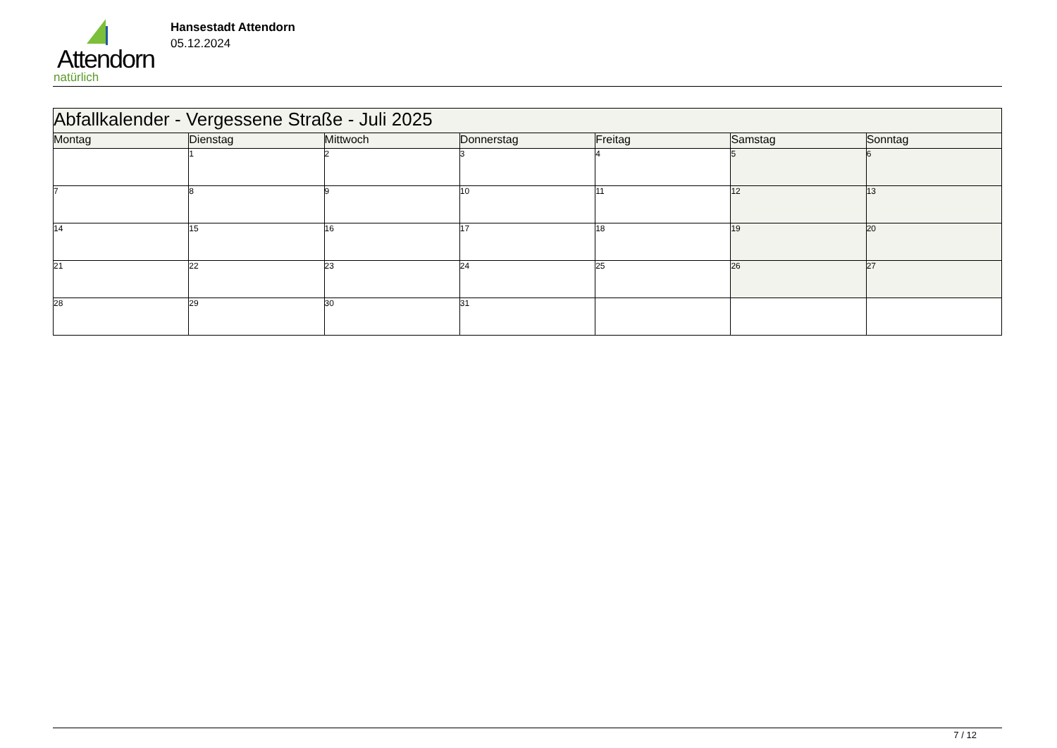Attendorn
natürlich
Hansestadt Attendorn
05.12.2024
| Abfallkalender - Vergessene Straße - Juli 2025 | | | | | | |
| Montag | Dienstag | Mittwoch | Donnerstag | Freitag | Samstag | Sonntag |
| | 1 | 2 | 3 | 4 | 5 | 6 |
| 7 | 8 | 9 | 10 | 11 | 12 | 13 |
| 14 | 15 | 16 | 17 | 18 | 19 | 20 |
| 21 | 22 | 23 | 24 | 25 | 26 | 27 |
| 28 | 29 | 30 | 31 | | | |
7 / 12